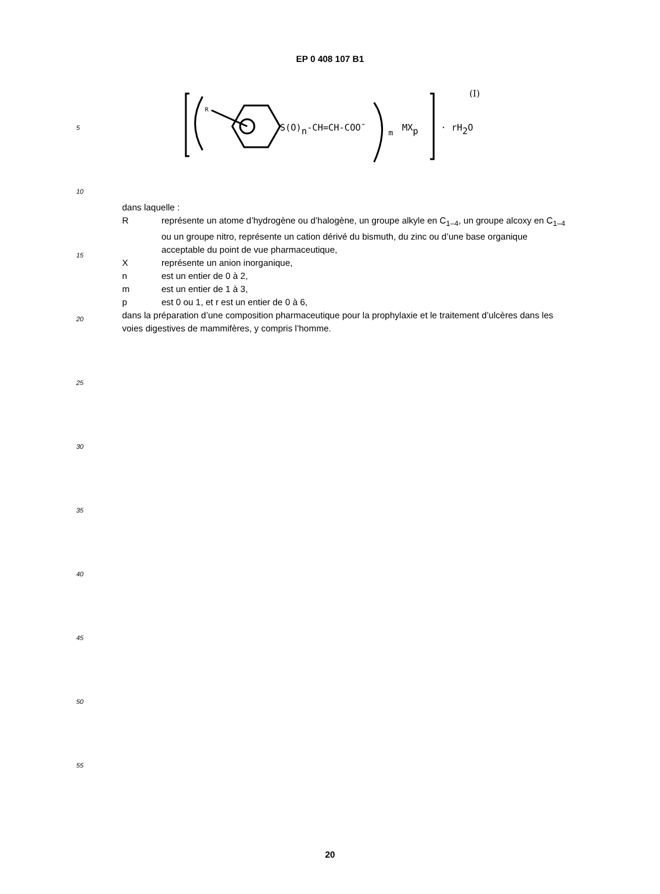EP 0 408 107 B1
5
10
15
20
25
30
35
40
45
50
55
R
S(O)n-CH=CH-COO-
m
MXp
· rH2O
(I)
dans laquelle :
Rreprésente un atome d’hydrogène ou d’halogène, un groupe alkyle en C<sub>1–4</sub>, un groupe alcoxy en C<sub>1–4</sub> ou un groupe nitro, représente un cation dérivé du bismuth, du zinc ou d’une base organique acceptable du point de vue pharmaceutique,
Xreprésente un anion inorganique,
n est un entier de 0 à 2,
m est un entier de 1 à 3,
p est 0 ou 1, et r est un entier de 0 à 6,
dans la préparation d’une composition pharmaceutique pour la prophylaxie et le traitement d’ulcères dans les voies digestives de mammifères, y compris l’homme.
20